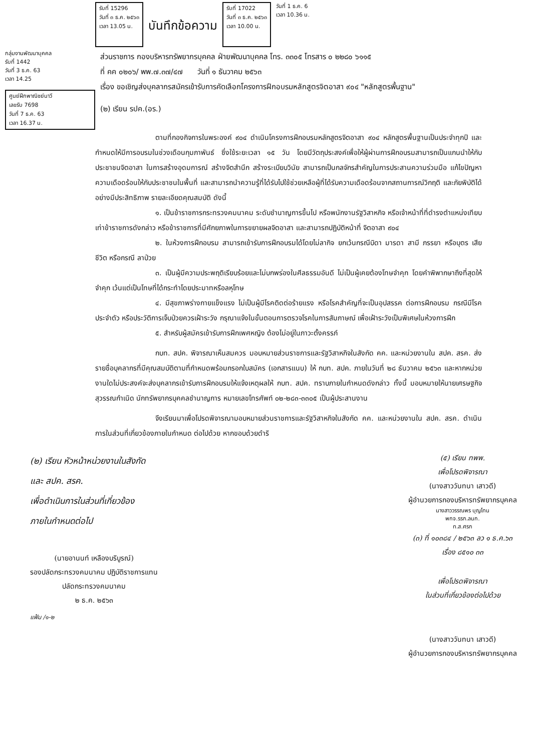รับที่ 15296
วันที่ ๓ ธ.ค. ๒๕๖๓
เวลา 13.05 น.
บันทึกข้อความ
รับที่ 17022
วันที่ ๓ ธ.ค. ๒๕๖๓
เวลา 10.00 น.
วันที่ 1 ธ.ค. 6
เวลา 10.36 น.
กลุ่มงานพัฒนาบุคคล
รับที่ 1442
วันที่ 3 ธ.ค. 63
เวลา 14.25
ศูนย์ฝึกพาณิชย์นาวี
เลขรับ 7698
วันที่ 7 ธ.ค. 63
เวลา 16.37 น.
ส่วนราชการ กองบริหารทรัพยากรบุคคล ฝ่ายพัฒนาบุคคล โทร. ๓๓๐๕ โทรสาร ๐ ๒๒๘๐ ๖๑๑๕
ที่ คค ๐๒๐๖/ พพ.๗.๓๗/๔๗ วันที่ ๑ ธันวาคม ๒๕๖๓
เรื่อง ขอเชิญส่งบุคลากรสมัครเข้ารับการคัดเลือกโครงการฝึกอบรมหลักสูตรจิตอาสา ๙๐๔ "หลักสูตรพื้นฐาน"
(๒) เรียน รปค.(อร.)
ตามที่กองกิจการในพระองค์ ๙๐๔ ดำเนินโครงการฝึกอบรมหลักสูตรจิตอาสา ๙๐๔ หลักสูตรพื้นฐานเป็นประจำทุกปี และกำหนดให้มีการอบรมในช่วงเดือนกุมภาพันธ์ ซึ่งใช้ระยะเวลา ๑๕ วัน โดยมีวัตถุประสงค์เพื่อให้ผู้ผ่านการฝึกอบรมสามารถเป็นแกนนำให้กับประชาชนจิตอาสา ในการสร้างอุดมการณ์ สร้างจิตสำนึก สร้างระเบียบวินัย สามารถเป็นกลจักรสำคัญในการประสานความร่วมมือ แก้ไขปัญหาความเดือดร้อนให้กับประชาชนในพื้นที่ และสามารถนำความรู้ที่ได้รับไปใช้ช่วยเหลือผู้ที่ได้รับความเดือดร้อนจากสถานการณ์วิกฤติ และภัยพิบัติได้อย่างมีประสิทธิภาพ รายละเอียดคุณสมบัติ ดังนี้
๑. เป็นข้าราชการกระทรวงคมนาคม ระดับชำนาญการขึ้นไป หรือพนักงานรัฐวิสาหกิจ หรือเจ้าหน้าที่ที่ดำรงตำแหน่งเทียบเท่าข้าราชการดังกล่าว หรือข้าราชการที่มีศักยภาพในการขยายผลจิตอาสา และสามารถปฏิบัติหน้าที่ จิตอาสา ๙๐๔
๒. ในห้วงการฝึกอบรม สามารถเข้ารับการฝึกอบรมได้โดยไม่ลากิจ ยกเว้นกรณีบิดา มารดา สามี ภรรยา หรือบุตร เสียชีวิต หรือกรณี ลาป่วย
๓. เป็นผู้มีความประพฤติเรียบร้อยและไม่บกพร่องในศีลธรรมอันดี ไม่เป็นผู้เคยต้องโทษจำคุก โดยคำพิพากษาถึงที่สุดให้จำคุก เว้นแต่เป็นโทษที่ได้กระทำโดยประมาทหรือลหุโทษ
๔. มีสุขภาพร่างกายแข็งแรง ไม่เป็นผู้มีโรคติดต่อร้ายแรง หรือโรคสำคัญที่จะเป็นอุปสรรค ต่อการฝึกอบรม กรณีมีโรคประจำตัว หรือประวัติการเจ็บป่วยควรเฝ้าระวัง กรุณาแจ้งในขั้นตอนการตรวจโรคในการสัมภาษณ์ เพื่อเฝ้าระวังเป็นพิเศษในห้วงการฝึก
๕. สำหรับผู้สมัครเข้ารับการฝึกเพศหญิง ต้องไม่อยู่ในภาวะตั้งครรภ์
กบท. สปค. พิจารณาเห็นสมควร มอบหมายส่วนราชการและรัฐวิสาหกิจในสังกัด คค. และหน่วยงานใน สปค. สรค. ส่งรายชื่อบุคลากรที่มีคุณสมบัติตามที่กำหนดพร้อมกรอกใบสมัคร (เอกสารแนบ) ให้ กบท. สปค. ภายในวันที่ ๒๘ ธันวาคม ๒๕๖๓ และหากหน่วยงานใดไม่ประสงค์จะส่งบุคลากรเข้ารับการฝึกอบรมให้แจ้งเหตุผลให้ กบท. สปค. ทราบภายในกำหนดดังกล่าว ทั้งนี้ มอบหมายให้นายเศรษฐกิจ สุวรรณกำเนิด นักทรัพยากรบุคคลชำนาญการ หมายเลขโทรศัพท์ ๐๒-๒๘๓-๓๓๐๕ เป็นผู้ประสานงาน
จึงเรียนมาเพื่อโปรดพิจารณามอบหมายส่วนราชการและรัฐวิสาหกิจในสังกัด คค. และหน่วยงานใน สปค. สรค. ดำเนินการในส่วนที่เกี่ยวข้องภายในกำหนด ต่อไปด้วย หากขอบด้วยดำริ
(๒) เรียน หัวหน้าหน่วยงานในสังกัด
และ สปค. สรค.
เพื่อดำเนินการในส่วนที่เกี่ยวข้อง
ภายในกำหนดต่อไป
(นายอานนท์ เหลืองบริบูรณ์)
รองปลัดกระทรวงคมนาคม ปฏิบัติราชการแทน
ปลัดกระทรวงคมนาคม
๒ ธ.ค. ๒๕๖๓
แฟ้ม /๑-๒
(๕) เรียน ทพพ.
เพื่อโปรดพิจารณา
(นางสาววันทนา เสาวดี)
ผู้อำนวยการกองบริหารทรัพยากรบุคคล
นางสาววรรณพร บุญโทน
พกจ.รรก.ลนก.
ท.ส.ศรก
(๓) ที่ ๑๐๓๘๔ / ๒๕๖๓ ลว ๑ ธ.ค.๖๓
เรื่อง ๘๕๑๐ ๓๓
เพื่อโปรดพิจารณา
ในส่วนที่เกี่ยวข้องต่อไปด้วย
(นางสาววันทนา เสาวดี)
ผู้อำนวยการกองบริหารทรัพยากรบุคคล